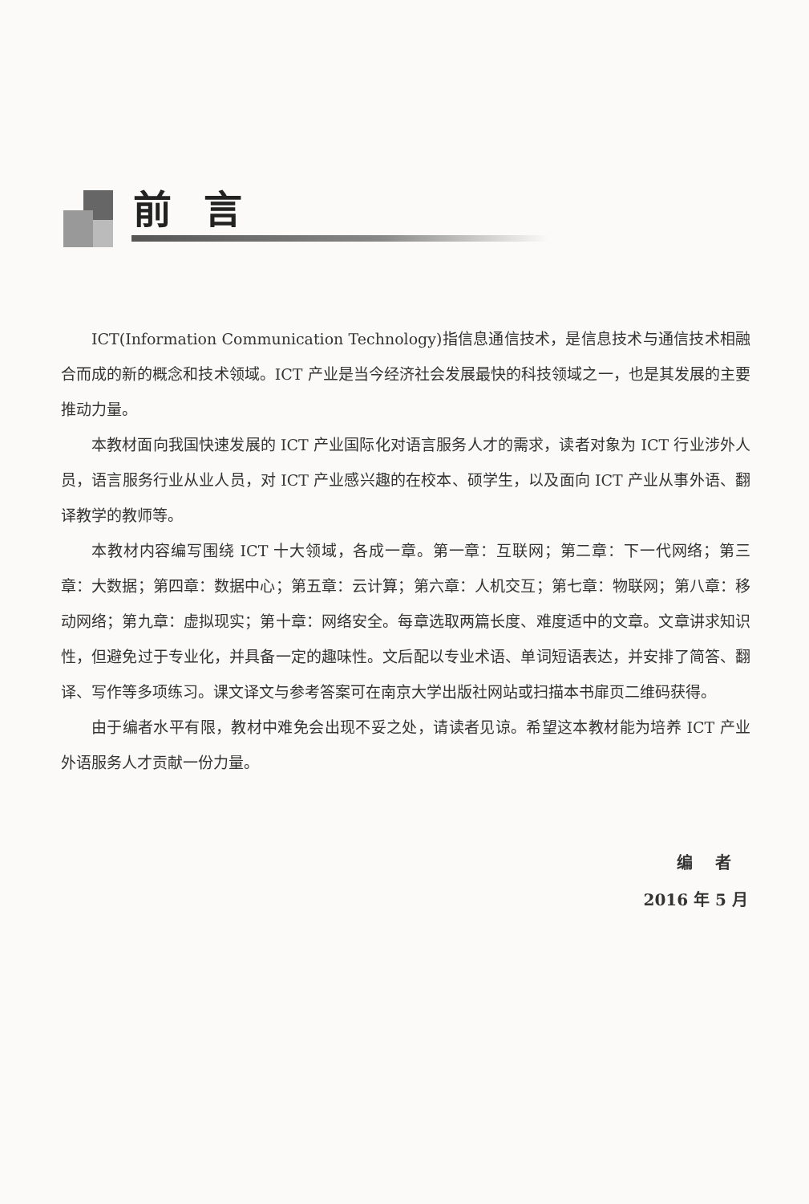前言
ICT(Information Communication Technology)指信息通信技术，是信息技术与通信技术相融合而成的新的概念和技术领域。ICT 产业是当今经济社会发展最快的科技领域之一，也是其发展的主要推动力量。
本教材面向我国快速发展的 ICT 产业国际化对语言服务人才的需求，读者对象为 ICT 行业涉外人员，语言服务行业从业人员，对 ICT 产业感兴趣的在校本、硕学生，以及面向 ICT 产业从事外语、翻译教学的教师等。
本教材内容编写围绕 ICT 十大领域，各成一章。第一章：互联网；第二章：下一代网络；第三章：大数据；第四章：数据中心；第五章：云计算；第六章：人机交互；第七章：物联网；第八章：移动网络；第九章：虚拟现实；第十章：网络安全。每章选取两篇长度、难度适中的文章。文章讲求知识性，但避免过于专业化，并具备一定的趣味性。文后配以专业术语、单词短语表达，并安排了简答、翻译、写作等多项练习。课文译文与参考答案可在南京大学出版社网站或扫描本书扉页二维码获得。
由于编者水平有限，教材中难免会出现不妥之处，请读者见谅。希望这本教材能为培养 ICT 产业外语服务人才贡献一份力量。
编 者
2016 年 5 月